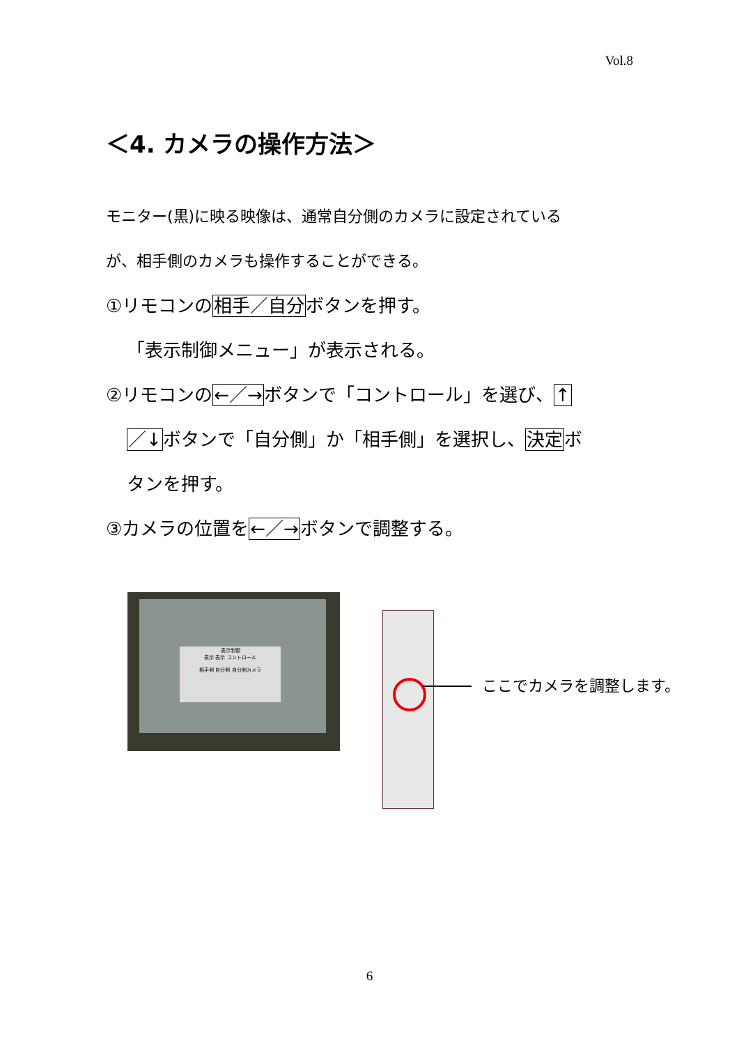Vol.8
＜4. カメラの操作方法＞
モニター(黒)に映る映像は、通常自分側のカメラに設定されている
が、相手側のカメラも操作することができる。
①リモコンの相手／自分ボタンを押す。
「表示制御メニュー」が表示される。
②リモコンの←／→ボタンで「コントロール」を選び、↑
／↓ボタンで「自分側」か「相手側」を選択し、決定ボ
タンを押す。
③カメラの位置を←／→ボタンで調整する。
表示制御
表示 表示 コントロール
相手側 自分側 自分側カメラ
ここでカメラを調整します。
6